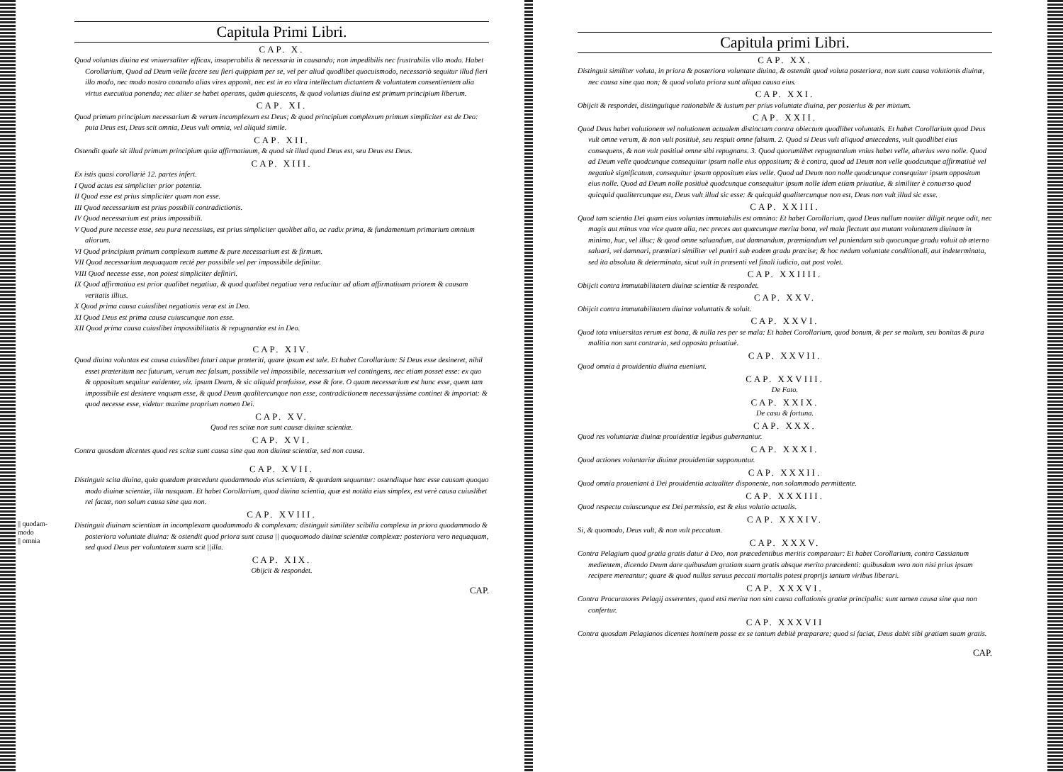Capitula Primi Libri.
CAP. X.
Quod voluntas diuina est vniuersaliter efficax, insuperabilis & necessaria in causando; non impedibilis nec frustrabilis vllo modo. Habet Corollarium, Quod ad Deum velle facere seu fieri quippiam per se, vel per aliud quodlibet quocuismodo, necessariò sequitur illud fieri illo modo, nec modo nostro conando alias vires apponit, nec est in eo vltra intellectum dictantem & voluntatem consentientem alia virtus executiua ponenda; nec aliter se habet operans, quàm quiescens, & quod voluntas diuina est primum principium liberum.
CAP. XI.
Quod primum principium necessarium & verum incomplexum est Deus; & quod principium complexum primum simpliciter est de Deo: puta Deus est, Deus scit omnia, Deus vult omnia, vel aliquid simile.
CAP. XII.
Ostendit quale sit illud primum principium quia affirmatiuum, & quod sit illud quod Deus est, seu Deus est Deus.
CAP. XIII.
Ex istis quasi corollariè 12. partes infert.
I Quod actus est simpliciter prior potentia.
II Quod esse est prius simpliciter quam non esse.
III Quod necessarium est prius possibili contradictionis.
IV Quod necessarium est prius impossibili.
V Quod pure necesse esse, seu pura necessitas, est prius simpliciter quolibet alio, ac radix prima, & fundamentum primarium omnium aliorum.
VI Quod principium primum complexum summe & pure necessarium est & firmum.
VII Quod necessarium nequaquam rectè per possibile vel per impossibile definitur.
VIII Quod necesse esse, non potest simpliciter definiri.
IX Quod affirmatiua est prior qualibet negatiua, & quod qualibet negatiua vera reducitur ad aliam affirmatiuam priorem & causam veritatis illius.
X Quod prima causa cuiuslibet negationis veræ est in Deo.
XI Quod Deus est prima causa cuiuscunque non esse.
XII Quod prima causa cuiuslibet impossibilitatis & repugnantiæ est in Deo.
CAP. XIV.
Quod diuina voluntas est causa cuiuslibet futuri atque præteriti, quare ipsum est tale. Et habet Corollarium: Si Deus esse desineret, nihil esset præteritum nec futurum, verum nec falsum, possibile vel impossibile, necessarium vel contingens, nec etiam posset esse: ex quo & oppositum sequitur euidenter, viz. ipsum Deum, & sic aliquid præfuisse, esse & fore. O quam necessarium est hunc esse, quem tam impossibile est desinere vnquam esse, & quod Deum qualitercunque non esse, contradictionem necessarijssime continet & importat: & quod necesse esse, videtur maxime proprium nomen Dei.
CAP. XV.
Quod res scitæ non sunt causæ diuinæ scientiæ.
CAP. XVI.
Contra quosdam dicentes quod res scitæ sunt causa sine qua non diuinæ scientiæ, sed non causa.
CAP. XVII.
Distinguit scita diuina, quia quædam præcedunt quodammodo eius scientiam, & quædam sequuntur: ostenditque hæc esse causam quoquo modo diuinæ scientiæ, illa nusquam. Et habet Corollarium, quod diuina scientia, quæ est notitia eius simplex, est verè causa cuiuslibet rei factæ, non solum causa sine qua non.
CAP. XVIII.
|| quodam-
modo
|| omnia
Distinguit diuinam scientiam in incomplexam quodammodo & complexam: distinguit similiter scibilia complexa in priora quodammodo & posteriora voluntate diuina: & ostendit quod priora sunt causa || quoquomodo diuinæ scientiæ complexæ: posteriora vero nequaquam, sed quod Deus per voluntatem suam scit ||illa.
CAP. XIX.
Obijcit & respondet.
CAP.
Capitula primi Libri.
CAP. XX.
Distinguit similiter voluta, in priora & posteriora voluntate diuina, & ostendit quod voluta posteriora, non sunt causa volutionis diuinæ, nec causa sine qua non; & quod voluta priora sunt aliqua causa eius.
CAP. XXI.
Obijcit & respondet, distinguitque rationabile & iustum per prius voluntate diuina, per posterius & per mixtum.
CAP. XXII.
Quod Deus habet volutionem vel nolutionem actualem distinctam contra obiectum quodlibet voluntatis. Et habet Corollarium quod Deus vult omne verum, & non vult positiuè, seu respuit omne falsum. 2. Quod si Deus vult aliquod antecedens, vult quodlibet eius consequens, & non vult positiuè omne sibi repugnans. 3. Quod quorumlibet repugnantium vnius habet velle, alterius vero nolle. Quod ad Deum velle quodcunque consequitur ipsum nolle eius oppositum; & è contra, quod ad Deum non velle quodcunque affirmatiuè vel negatiuè significatum, consequitur ipsum oppositum eius velle. Quod ad Deum non nolle quodcunque consequitur ipsum oppositum eius nolle. Quod ad Deum nolle positiuè quodcunque consequitur ipsum nolle idem etiam priuatiue, & similiter è conuerso quod quicquid qualitercunque est, Deus vult illud sic esse: & quicquid qualitercunque non est, Deus non vult illud sic esse.
CAP. XXIII.
Quod tam scientia Dei quam eius voluntas immutabilis est omnino: Et habet Corollarium, quod Deus nullum nouiter diligit neque odit, nec magis aut minus vna vice quam alia, nec preces aut quæcunque merita bona, vel mala flectunt aut mutant voluntatem diuinam in minimo, huc, vel illuc; & quod omne saluandum, aut damnandum, præmiandum vel puniendum sub quocunque gradu voluit ab æterno saluari, vel damnari, præmiari similiter vel puniri sub eodem gradu præcise; & hoc nedum voluntate conditionali, aut indeterminata, sed ita absoluta & determinata, sicut vult in præsenti vel finali iudicio, aut post volet.
CAP. XXIIII.
Obijcit contra immutabilitatem diuinæ scientiæ & respondet.
CAP. XXV.
Obijcit contra immutabilitatem diuinæ voluntatis & soluit.
CAP. XXVI.
Quod tota vniuersitas rerum est bona, & nulla res per se mala: Et habet Corollarium, quod bonum, & per se malum, seu bonitas & pura malitia non sunt contraria, sed opposita priuatiuè.
CAP. XXVII.
Quod omnia à prouidentia diuina eueniunt.
CAP. XXVIII.
De Fato.
CAP. XXIX.
De casu & fortuna.
CAP. XXX.
Quod res voluntariæ diuinæ prouidentiæ legibus gubernantur.
CAP. XXXI.
Quod actiones voluntariæ diuinæ prouidentiæ supponuntur.
CAP. XXXII.
Quod omnia proueniant à Dei prouidentia actualiter disponente, non solammodo permittente.
CAP. XXXIII.
Quod respectu cuiuscunque est Dei permissio, est & eius volutio actualis.
CAP. XXXIV.
Si, & quomodo, Deus vult, & non vult peccatum.
CAP. XXXV.
Contra Pelagium quod gratia gratis datur à Deo, non præcedentibus meritis comparatur: Et habet Corollarium, contra Cassianum medientem, dicendo Deum dare quibusdam gratiam suam gratis absque merito præcedenti: quibusdam vero non nisi prius ipsam recipere mereantur; quare & quod nullus seruus peccati mortalis potest proprijs tantum viribus liberari.
CAP. XXXVI.
Contra Procuratores Pelagij asserentes, quod etsi merita non sint causa collationis gratiæ principalis: sunt tamen causa sine qua non confertur.
CAP. XXXVII
Contra quosdam Pelagianos dicentes hominem posse ex se tantum debitè præparare; quod si faciat, Deus dabit sibi gratiam suam gratis.
CAP.